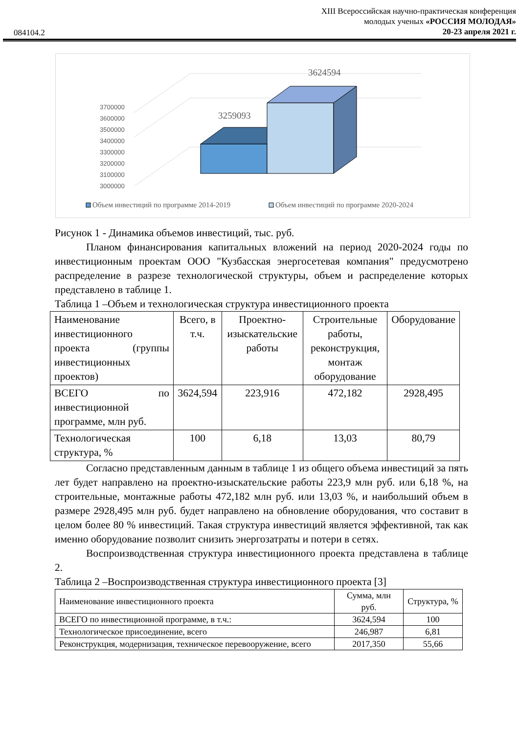XIII Всероссийская научно-практическая конференция
молодых ученых «РОССИЯ МОЛОДАЯ»
20-23 апреля 2021 г.
084104.2
3700000
3600000
3500000
3400000
3300000
3200000
3100000
3000000
3259093
3624594
Объем инвестиций по программе 2014-2019
Объем инвестиций по программе 2020-2024
Рисунок 1 - Динамика объемов инвестиций, тыс. руб.
Планом финансирования капитальных вложений на период 2020-2024 годы по инвестиционным проектам ООО "Кузбасская энергосетевая компания" предусмотрено распределение в разрезе технологической структуры, объем и распределение которых представлено в таблице 1.
Таблица 1 –Объем и технологическая структура инвестиционного проекта
| Наименование инвестиционного проекта (группы инвестиционных проектов) | Всего, в т.ч. | Проектно-изыскательские работы | Строительные работы, реконструкция, монтаж оборудование | Оборудование |
| ВСЕГО по инвестиционной программе, млн руб. | 3624,594 | 223,916 | 472,182 | 2928,495 |
| Технологическая структура, % | 100 | 6,18 | 13,03 | 80,79 |
Согласно представленным данным в таблице 1 из общего объема инвестиций за пять лет будет направлено на проектно-изыскательские работы 223,9 млн руб. или 6,18 %, на строительные, монтажные работы 472,182 млн руб. или 13,03 %, и наибольший объем в размере 2928,495 млн руб. будет направлено на обновление оборудования, что составит в целом более 80 % инвестиций. Такая структура инвестиций является эффективной, так как именно оборудование позволит снизить энергозатраты и потери в сетях.
Воспроизводственная структура инвестиционного проекта представлена в таблице 2.
Таблица 2 –Воспроизводственная структура инвестиционного проекта [3]
| Наименование инвестиционного проекта | Сумма, млн руб. | Структура, % |
| ВСЕГО по инвестиционной программе, в т.ч.: | 3624,594 | 100 |
| Технологическое присоединение, всего | 246,987 | 6,81 |
| Реконструкция, модернизация, техническое перевооружение, всего | 2017,350 | 55,66 |